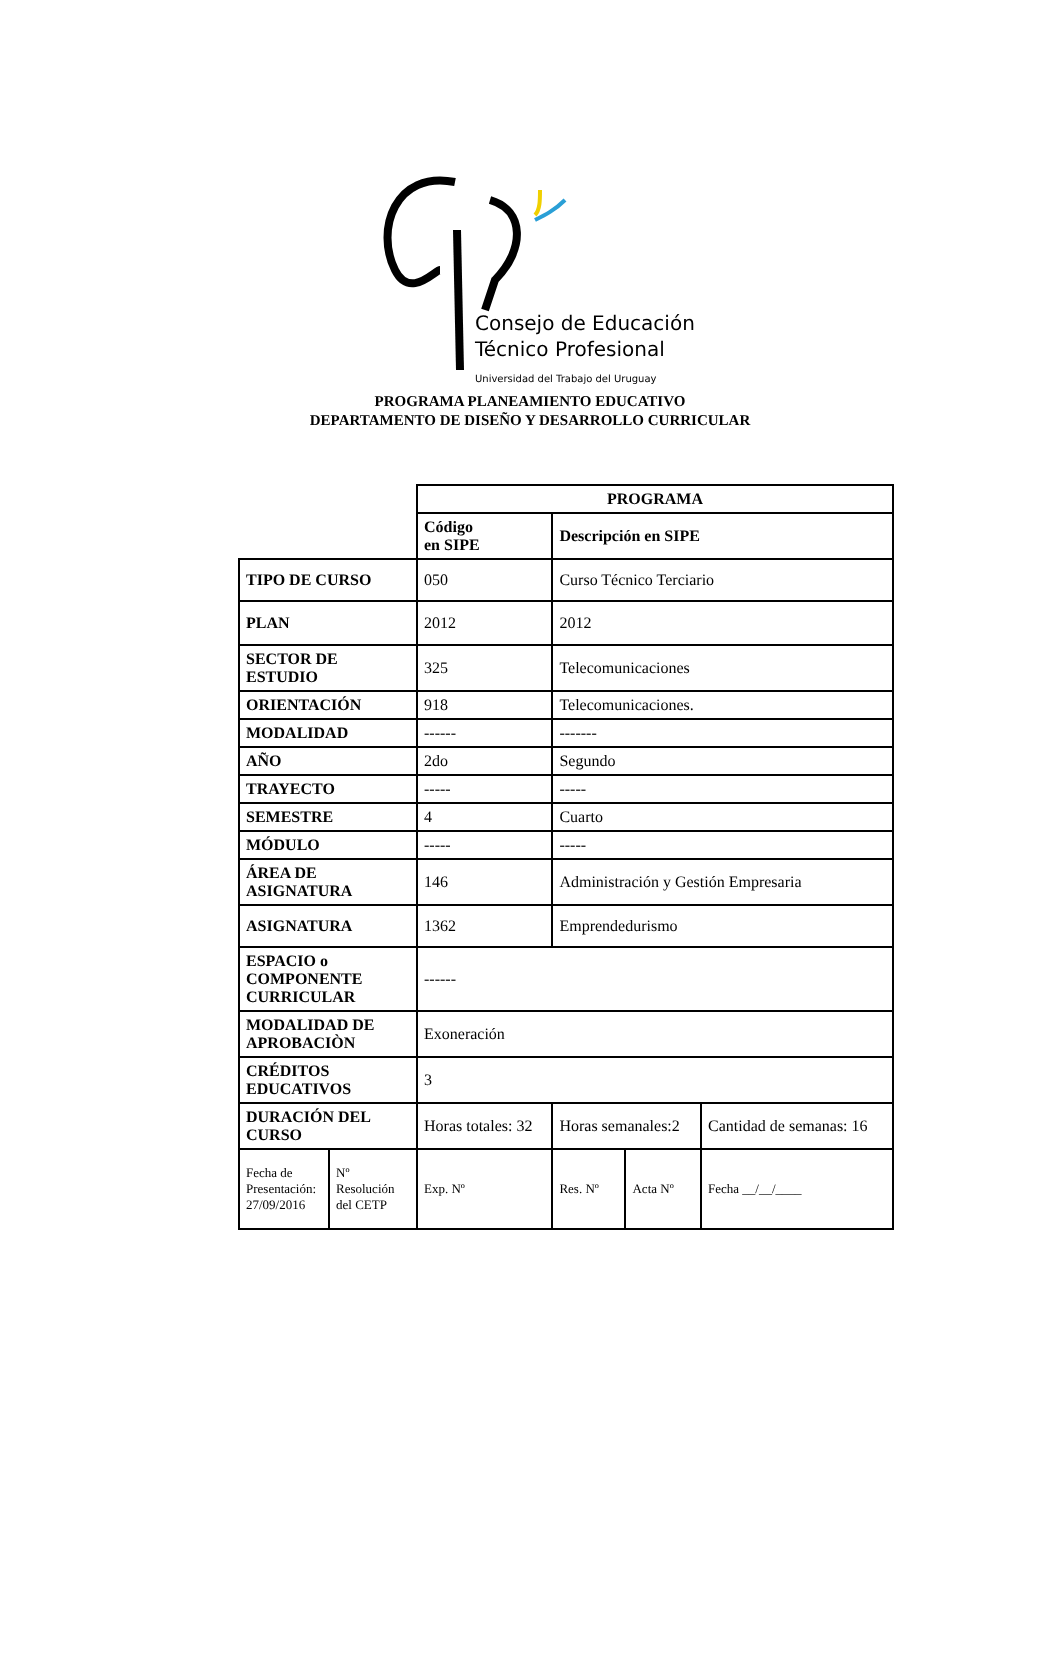Consejo de Educación
Técnico Profesional
Universidad del Trabajo del Uruguay
PROGRAMA PLANEAMIENTO EDUCATIVO
DEPARTAMENTO DE DISEÑO Y DESARROLLO CURRICULAR
| | | PROGRAMA | | | |
| | | Código en SIPE | Descripción en SIPE | | |
| TIPO DE CURSO | | 050 | Curso Técnico Terciario | | |
| PLAN | | 2012 | 2012 | | |
| SECTOR DE ESTUDIO | | 325 | Telecomunicaciones | | |
| ORIENTACIÓN | | 918 | Telecomunicaciones. | | |
| MODALIDAD | | ------ | ------- | | |
| AÑO | | 2do | Segundo | | |
| TRAYECTO | | ----- | ----- | | |
| SEMESTRE | | 4 | Cuarto | | |
| MÓDULO | | ----- | ----- | | |
| ÁREA DE ASIGNATURA | | 146 | Administración y Gestión Empresaria | | |
| ASIGNATURA | | 1362 | Emprendedurismo | | |
| ESPACIO o COMPONENTE CURRICULAR | | ------ | | | |
| MODALIDAD DE APROBACIÒN | | Exoneración | | | |
| CRÉDITOS EDUCATIVOS | | 3 | | | |
| DURACIÓN DEL CURSO | | Horas totales: 32 | Horas semanales:2 | | Cantidad de semanas: 16 |
| Fecha de Presentación: 27/09/2016 | Nº Resolución del CETP | Exp. Nº | Res. Nº | Acta Nº | Fecha __/__/____ |